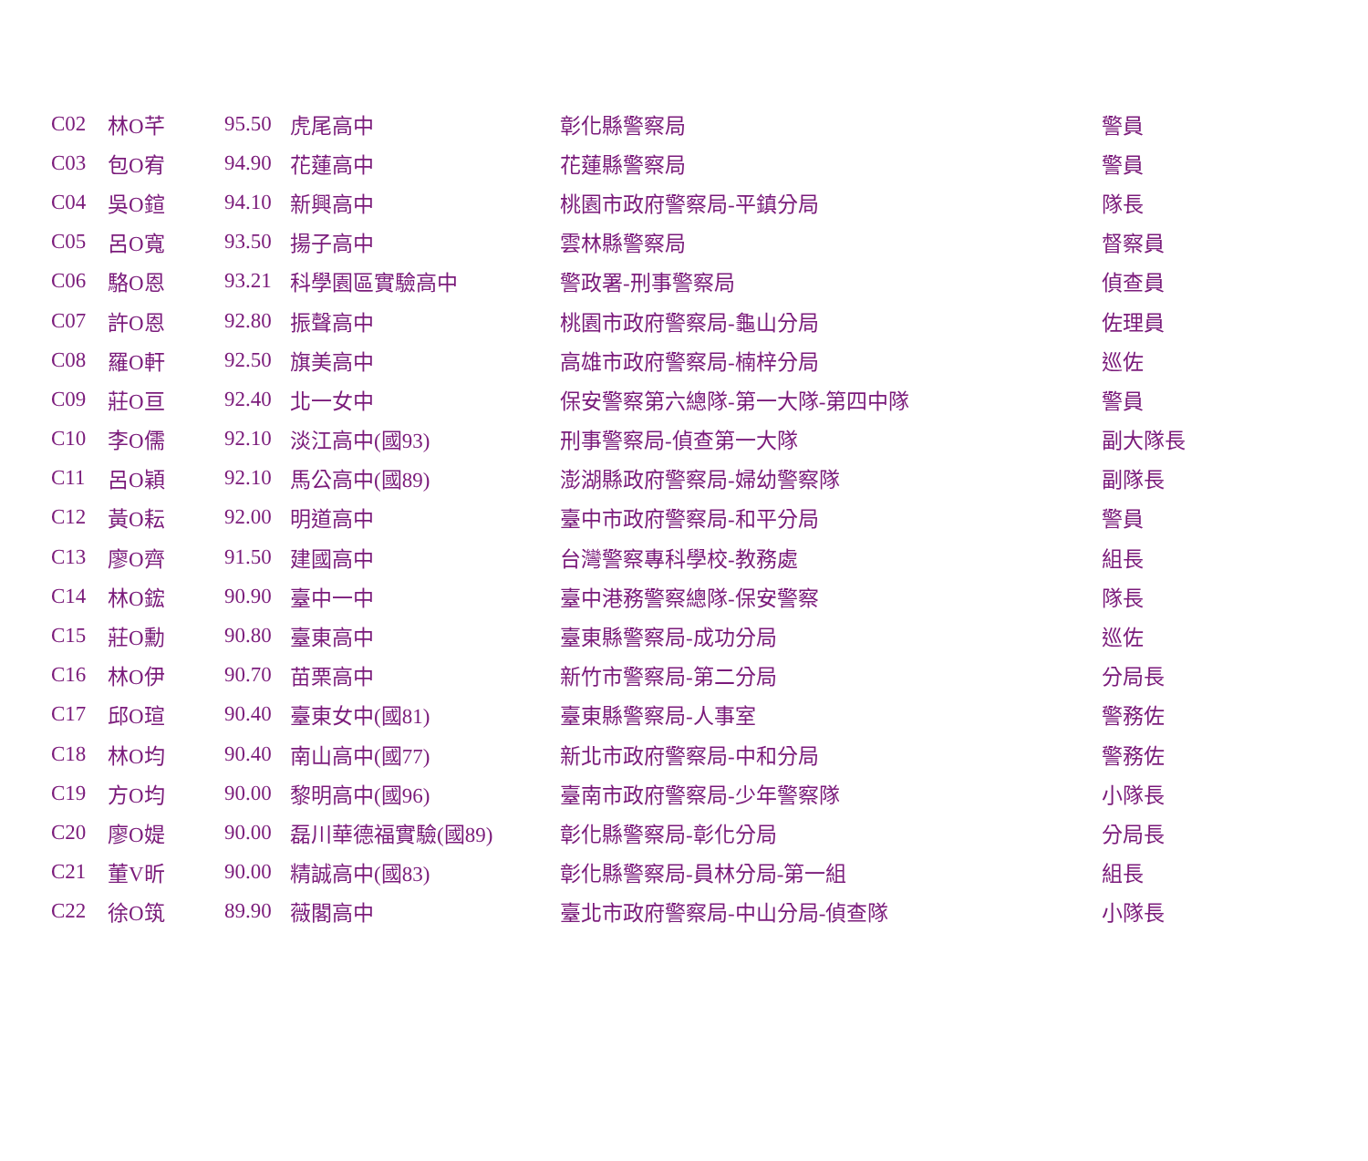| C02 | 林O芊 | 95.50 | 虎尾高中 | 彰化縣警察局 | 警員 |
| C03 | 包O宥 | 94.90 | 花蓮高中 | 花蓮縣警察局 | 警員 |
| C04 | 吳O鍹 | 94.10 | 新興高中 | 桃園市政府警察局-平鎮分局 | 隊長 |
| C05 | 呂O寬 | 93.50 | 揚子高中 | 雲林縣警察局 | 督察員 |
| C06 | 駱O恩 | 93.21 | 科學園區實驗高中 | 警政署-刑事警察局 | 偵查員 |
| C07 | 許O恩 | 92.80 | 振聲高中 | 桃園市政府警察局-龜山分局 | 佐理員 |
| C08 | 羅O軒 | 92.50 | 旗美高中 | 高雄市政府警察局-楠梓分局 | 巡佐 |
| C09 | 莊O亘 | 92.40 | 北一女中 | 保安警察第六總隊-第一大隊-第四中隊 | 警員 |
| C10 | 李O儒 | 92.10 | 淡江高中(國93) | 刑事警察局-偵查第一大隊 | 副大隊長 |
| C11 | 呂O穎 | 92.10 | 馬公高中(國89) | 澎湖縣政府警察局-婦幼警察隊 | 副隊長 |
| C12 | 黃O耘 | 92.00 | 明道高中 | 臺中市政府警察局-和平分局 | 警員 |
| C13 | 廖O齊 | 91.50 | 建國高中 | 台灣警察專科學校-教務處 | 組長 |
| C14 | 林O鋐 | 90.90 | 臺中一中 | 臺中港務警察總隊-保安警察 | 隊長 |
| C15 | 莊O勳 | 90.80 | 臺東高中 | 臺東縣警察局-成功分局 | 巡佐 |
| C16 | 林O伊 | 90.70 | 苗栗高中 | 新竹市警察局-第二分局 | 分局長 |
| C17 | 邱O瑄 | 90.40 | 臺東女中(國81) | 臺東縣警察局-人事室 | 警務佐 |
| C18 | 林O均 | 90.40 | 南山高中(國77) | 新北市政府警察局-中和分局 | 警務佐 |
| C19 | 方O均 | 90.00 | 黎明高中(國96) | 臺南市政府警察局-少年警察隊 | 小隊長 |
| C20 | 廖O媞 | 90.00 | 磊川華德福實驗(國89) | 彰化縣警察局-彰化分局 | 分局長 |
| C21 | 董V昕 | 90.00 | 精誠高中(國83) | 彰化縣警察局-員林分局-第一組 | 組長 |
| C22 | 徐O筑 | 89.90 | 薇閣高中 | 臺北市政府警察局-中山分局-偵查隊 | 小隊長 |